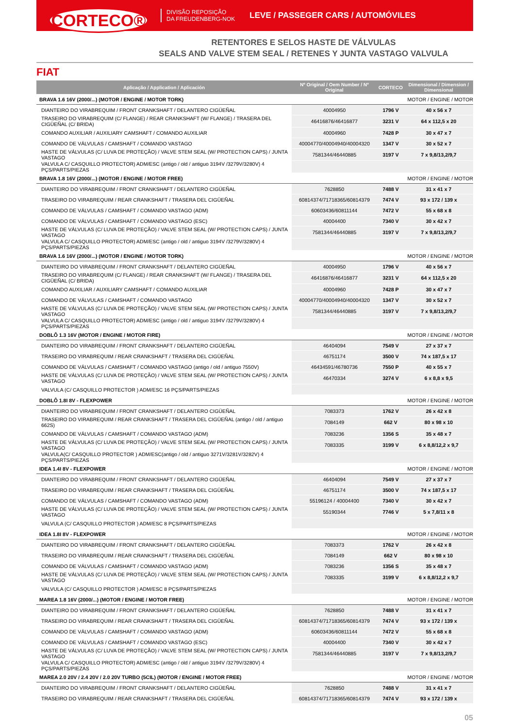CORTECO®
DIVISÃO REPOSIÇÃO
DA FREUDENBERG-NOK
LEVE / PASSEGER CARS / AUTOMÓVILES
RETENTORES E SELOS HASTE DE VÁLVULAS
SEALS AND VALVE STEM SEAL / RETENES Y JUNTA VASTAGO VALVULA
FIAT
| Aplicação / Application / Aplicación | Nº Original / Oem Number / Nº Original | CORTECO | Dimensional / Dimension / Dimensional |
| --- | --- | --- | --- |
| BRAVA 1.6 16V (2000/...) (MOTOR / ENGINE / MOTOR TORK) | | | MOTOR / ENGINE / MOTOR |
| DIANTEIRO DO VIRABREQUIM / FRONT CRANKSHAFT / DELANTERO CIGÜEÑAL | 40004950 | 1796 V | 40 x 56 x 7 |
| TRASEIRO DO VIRABREQUIM (C/ FLANGE) / REAR CRANKSHAFT (W/ FLANGE) / TRASERA DEL CIGÜEÑAL (C/ BRIDA) | 46416876/46416877 | 3231 V | 64 x 112,5 x 20 |
| COMANDO AUXILIAR / AUXILIARY CAMSHAFT / COMANDO AUXILIAR | 40004960 | 7428 P | 30 x 47 x 7 |
| COMANDO DE VÁLVULAS / CAMSHAFT / COMANDO VASTAGO | 40004770/40004940/40004320 | 1347 V | 30 x 52 x 7 |
| HASTE DE VÁLVULAS (C/ LUVA DE PROTEÇÃO) / VALVE STEM SEAL (W/ PROTECTION CAPS) / JUNTA VASTAGO | 7581344/46440885 | 3197 V | 7 x 9,8/13,2/9,7 |
| VALVULA C/ CASQUILLO PROTECTOR) ADM/ESC (antigo / old / antiguo 3194V /3279V/3280V) 4 PÇS/PARTS/PIEZAS | | | |
| BRAVA 1.8 16V (2000/...) (MOTOR / ENGINE / MOTOR FREE) | | | MOTOR / ENGINE / MOTOR |
| DIANTEIRO DO VIRABREQUIM / FRONT CRANKSHAFT / DELANTERO CIGÜEÑAL | 7628850 | 7488 V | 31 x 41 x 7 |
| TRASEIRO DO VIRABREQUIM / REAR CRANKSHAFT / TRASERA DEL CIGÜEÑAL | 60814374/71718365/60814379 | 7474 V | 93 x 172 / 139 x |
| COMANDO DE VÁLVULAS / CAMSHAFT / COMANDO VASTAGO (ADM) | 60603436/60811144 | 7472 V | 55 x 68 x 8 |
| COMANDO DE VÁLVULAS / CAMSHAFT / COMANDO VASTAGO (ESC) | 40004400 | 7340 V | 30 x 42 x 7 |
| HASTE DE VÁLVULAS (C/ LUVA DE PROTEÇÃO) / VALVE STEM SEAL (W/ PROTECTION CAPS) / JUNTA VASTAGO | 7581344/46440885 | 3197 V | 7 x 9,8/13,2/9,7 |
| VALVULA C/ CASQUILLO PROTECTOR) ADM/ESC (antigo / old / antiguo 3194V /3279V/3280V) 4 PÇS/PARTS/PIEZAS | | | |
| BRAVA 1.6 16V (2000/...) (MOTOR / ENGINE / MOTOR TORK) | | | MOTOR / ENGINE / MOTOR |
| DIANTEIRO DO VIRABREQUIM / FRONT CRANKSHAFT / DELANTERO CIGÜEÑAL | 40004950 | 1796 V | 40 x 56 x 7 |
| TRASEIRO DO VIRABREQUIM (C/ FLANGE) / REAR CRANKSHAFT (W/ FLANGE) / TRASERA DEL CIGÜEÑAL (C/ BRIDA) | 46416876/46416877 | 3231 V | 64 x 112,5 x 20 |
| COMANDO AUXILIAR / AUXILIARY CAMSHAFT / COMANDO AUXILIAR | 40004960 | 7428 P | 30 x 47 x 7 |
| COMANDO DE VÁLVULAS / CAMSHAFT / COMANDO VASTAGO | 40004770/40004940/40004320 | 1347 V | 30 x 52 x 7 |
| HASTE DE VÁLVULAS (C/ LUVA DE PROTEÇÃO) / VALVE STEM SEAL (W/ PROTECTION CAPS) / JUNTA VASTAGO | 7581344/46440885 | 3197 V | 7 x 9,8/13,2/9,7 |
| VALVULA C/ CASQUILLO PROTECTOR) ADM/ESC (antigo / old / antiguo 3194V /3279V/3280V) 4 PÇS/PARTS/PIEZAS | | | |
| DOBLÔ 1.3 16V (MOTOR / ENGINE / MOTOR FIRE) | | | MOTOR / ENGINE / MOTOR |
| DIANTEIRO DO VIRABREQUIM / FRONT CRANKSHAFT / DELANTERO CIGÜEÑAL | 46404094 | 7549 V | 27 x 37 x 7 |
| TRASEIRO DO VIRABREQUIM / REAR CRANKSHAFT / TRASERA DEL CIGÜEÑAL | 46751174 | 3500 V | 74 x 187,5 x 17 |
| COMANDO DE VÁLVULAS / CAMSHAFT / COMANDO VASTAGO (antigo / old / antiguo 7550V) | 46434591/46780736 | 7550 P | 40 x 55 x 7 |
| HASTE DE VÁLVULAS (C/ LUVA DE PROTEÇÃO) / VALVE STEM SEAL (W/ PROTECTION CAPS) / JUNTA VASTAGO | 46470334 | 3274 V | 6 x 8,8 x 9,5 |
| VALVULA (C/ CASQUILLO PROTECTOR ) ADM/ESC 16 PÇS/PARTS/PIEZAS | | | |
| DOBLÔ 1.8I 8V - FLEXPOWER | | | MOTOR / ENGINE / MOTOR |
| DIANTEIRO DO VIRABREQUIM / FRONT CRANKSHAFT / DELANTERO CIGÜEÑAL | 7083373 | 1762 V | 26 x 42 x 8 |
| TRASEIRO DO VIRABREQUIM / REAR CRANKSHAFT / TRASERA DEL CIGÜEÑAL (antigo / old / antiguo 662S) | 7084149 | 662 V | 80 x 98 x 10 |
| COMANDO DE VÁLVULAS / CAMSHAFT / COMANDO VASTAGO (ADM) | 7083236 | 1356 S | 35 x 48 x 7 |
| HASTE DE VÁLVULAS (C/ LUVA DE PROTEÇÃO) / VALVE STEM SEAL (W/ PROTECTION CAPS) / JUNTA VASTAGO | 7083335 | 3199 V | 6 x 8,8/12,2 x 9,7 |
| VALVULA(C/ CASQUILLO PROTECTOR ) ADM/ESC(antigo / old / antiguo 3271V/3281V/3282V) 4 PÇS/PARTS/PIEZAS | | | |
| IDEA 1.4I 8V - FLEXPOWER | | | MOTOR / ENGINE / MOTOR |
| DIANTEIRO DO VIRABREQUIM / FRONT CRANKSHAFT / DELANTERO CIGÜEÑAL | 46404094 | 7549 V | 27 x 37 x 7 |
| TRASEIRO DO VIRABREQUIM / REAR CRANKSHAFT / TRASERA DEL CIGÜEÑAL | 46751174 | 3500 V | 74 x 187,5 x 17 |
| COMANDO DE VÁLVULAS / CAMSHAFT / COMANDO VASTAGO (ADM) | 55196124 / 40004400 | 7340 V | 30 x 42 x 7 |
| HASTE DE VÁLVULAS (C/ LUVA DE PROTEÇÃO) / VALVE STEM SEAL (W/ PROTECTION CAPS) / JUNTA VASTAGO | 55190344 | 7746 V | 5 x 7,8/11 x 8 |
| VALVULA (C/ CASQUILLO PROTECTOR ) ADM/ESC 8 PÇS/PARTS/PIEZAS | | | |
| IDEA 1.8I 8V - FLEXPOWER | | | MOTOR / ENGINE / MOTOR |
| DIANTEIRO DO VIRABREQUIM / FRONT CRANKSHAFT / DELANTERO CIGÜEÑAL | 7083373 | 1762 V | 26 x 42 x 8 |
| TRASEIRO DO VIRABREQUIM / REAR CRANKSHAFT / TRASERA DEL CIGÜEÑAL | 7084149 | 662 V | 80 x 98 x 10 |
| COMANDO DE VÁLVULAS / CAMSHAFT / COMANDO VASTAGO (ADM) | 7083236 | 1356 S | 35 x 48 x 7 |
| HASTE DE VÁLVULAS (C/ LUVA DE PROTEÇÃO) / VALVE STEM SEAL (W/ PROTECTION CAPS) / JUNTA VASTAGO | 7083335 | 3199 V | 6 x 8,8/12,2 x 9,7 |
| VALVULA (C/ CASQUILLO PROTECTOR ) ADM/ESC 8 PÇS/PARTS/PIEZAS | | | |
| MAREA 1.8 16V (2000/...) (MOTOR / ENGINE / MOTOR FREE) | | | MOTOR / ENGINE / MOTOR |
| DIANTEIRO DO VIRABREQUIM / FRONT CRANKSHAFT / DELANTERO CIGÜEÑAL | 7628850 | 7488 V | 31 x 41 x 7 |
| TRASEIRO DO VIRABREQUIM / REAR CRANKSHAFT / TRASERA DEL CIGÜEÑAL | 60814374/71718365/60814379 | 7474 V | 93 x 172 / 139 x |
| COMANDO DE VÁLVULAS / CAMSHAFT / COMANDO VASTAGO (ADM) | 60603436/60811144 | 7472 V | 55 x 68 x 8 |
| COMANDO DE VÁLVULAS / CAMSHAFT / COMANDO VASTAGO (ESC) | 40004400 | 7340 V | 30 x 42 x 7 |
| HASTE DE VÁLVULAS (C/ LUVA DE PROTEÇÃO) / VALVE STEM SEAL (W/ PROTECTION CAPS) / JUNTA VASTAGO | 7581344/46440885 | 3197 V | 7 x 9,8/13,2/9,7 |
| VALVULA C/ CASQUILLO PROTECTOR) ADM/ESC (antigo / old / antiguo 3194V /3279V/3280V) 4 PÇS/PARTS/PIEZAS | | | |
| MAREA 2.0 20V / 2.4 20V / 2.0 20V TURBO (5CIL) (MOTOR / ENGINE / MOTOR FREE) | | | MOTOR / ENGINE / MOTOR |
| DIANTEIRO DO VIRABREQUIM / FRONT CRANKSHAFT / DELANTERO CIGÜEÑAL | 7628850 | 7488 V | 31 x 41 x 7 |
| TRASEIRO DO VIRABREQUIM / REAR CRANKSHAFT / TRASERA DEL CIGÜEÑAL | 60814374/71718365/60814379 | 7474 V | 93 x 172 / 139 x |
05